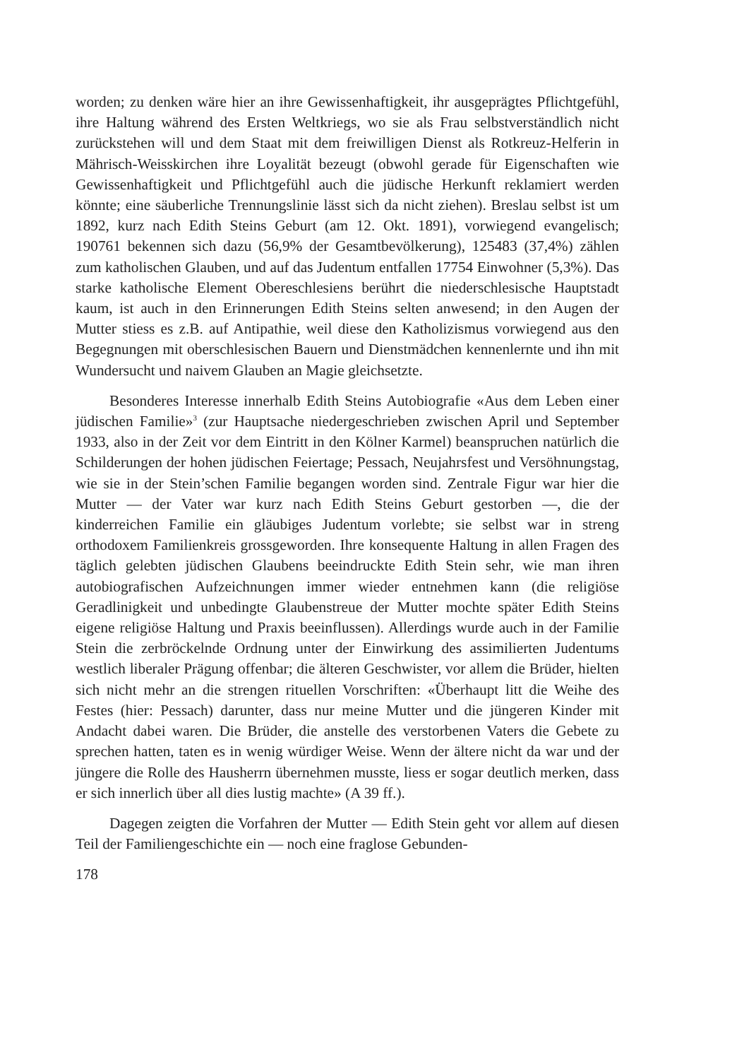worden; zu denken wäre hier an ihre Gewissenhaftigkeit, ihr ausgeprägtes Pflichtgefühl, ihre Haltung während des Ersten Weltkriegs, wo sie als Frau selbstverständlich nicht zurückstehen will und dem Staat mit dem freiwilligen Dienst als Rotkreuz-Helferin in Mährisch-Weisskirchen ihre Loyalität bezeugt (obwohl gerade für Eigenschaften wie Gewissenhaftigkeit und Pflichtgefühl auch die jüdische Herkunft reklamiert werden könnte; eine säuberliche Trennungslinie lässt sich da nicht ziehen). Breslau selbst ist um 1892, kurz nach Edith Steins Geburt (am 12. Okt. 1891), vorwiegend evangelisch; 190761 bekennen sich dazu (56,9% der Gesamtbevölkerung), 125483 (37,4%) zählen zum katholischen Glauben, und auf das Judentum entfallen 17754 Einwohner (5,3%). Das starke katholische Element Obereschlesiens berührt die niederschlesische Hauptstadt kaum, ist auch in den Erinnerungen Edith Steins selten anwesend; in den Augen der Mutter stiess es z.B. auf Antipathie, weil diese den Katholizismus vorwiegend aus den Begegnungen mit oberschlesischen Bauern und Dienstmädchen kennenlernte und ihn mit Wundersucht und naivem Glauben an Magie gleichsetzte.
Besonderes Interesse innerhalb Edith Steins Autobiografie «Aus dem Leben einer jüdischen Familie»<sup>3</sup> (zur Hauptsache niedergeschrieben zwischen April und September 1933, also in der Zeit vor dem Eintritt in den Kölner Karmel) beanspruchen natürlich die Schilderungen der hohen jüdischen Feiertage; Pessach, Neujahrsfest und Versöhnungstag, wie sie in der Stein’schen Familie begangen worden sind. Zentrale Figur war hier die Mutter — der Vater war kurz nach Edith Steins Geburt gestorben —, die der kinderreichen Familie ein gläubiges Judentum vorlebte; sie selbst war in streng orthodoxem Familienkreis grossgeworden. Ihre konsequente Haltung in allen Fragen des täglich gelebten jüdischen Glaubens beeindruckte Edith Stein sehr, wie man ihren autobiografischen Aufzeichnungen immer wieder entnehmen kann (die religiöse Geradlinigkeit und unbedingte Glaubenstreue der Mutter mochte später Edith Steins eigene religiöse Haltung und Praxis beeinflussen). Allerdings wurde auch in der Familie Stein die zerbröckelnde Ordnung unter der Einwirkung des assimilierten Judentums westlich liberaler Prägung offenbar; die älteren Geschwister, vor allem die Brüder, hielten sich nicht mehr an die strengen rituellen Vorschriften: «Überhaupt litt die Weihe des Festes (hier: Pessach) darunter, dass nur meine Mutter und die jüngeren Kinder mit Andacht dabei waren. Die Brüder, die anstelle des verstorbenen Vaters die Gebete zu sprechen hatten, taten es in wenig würdiger Weise. Wenn der ältere nicht da war und der jüngere die Rolle des Hausherrn übernehmen musste, liess er sogar deutlich merken, dass er sich innerlich über all dies lustig machte» (A 39 ff.).
Dagegen zeigten die Vorfahren der Mutter — Edith Stein geht vor allem auf diesen Teil der Familiengeschichte ein — noch eine fraglose Gebunden-
178